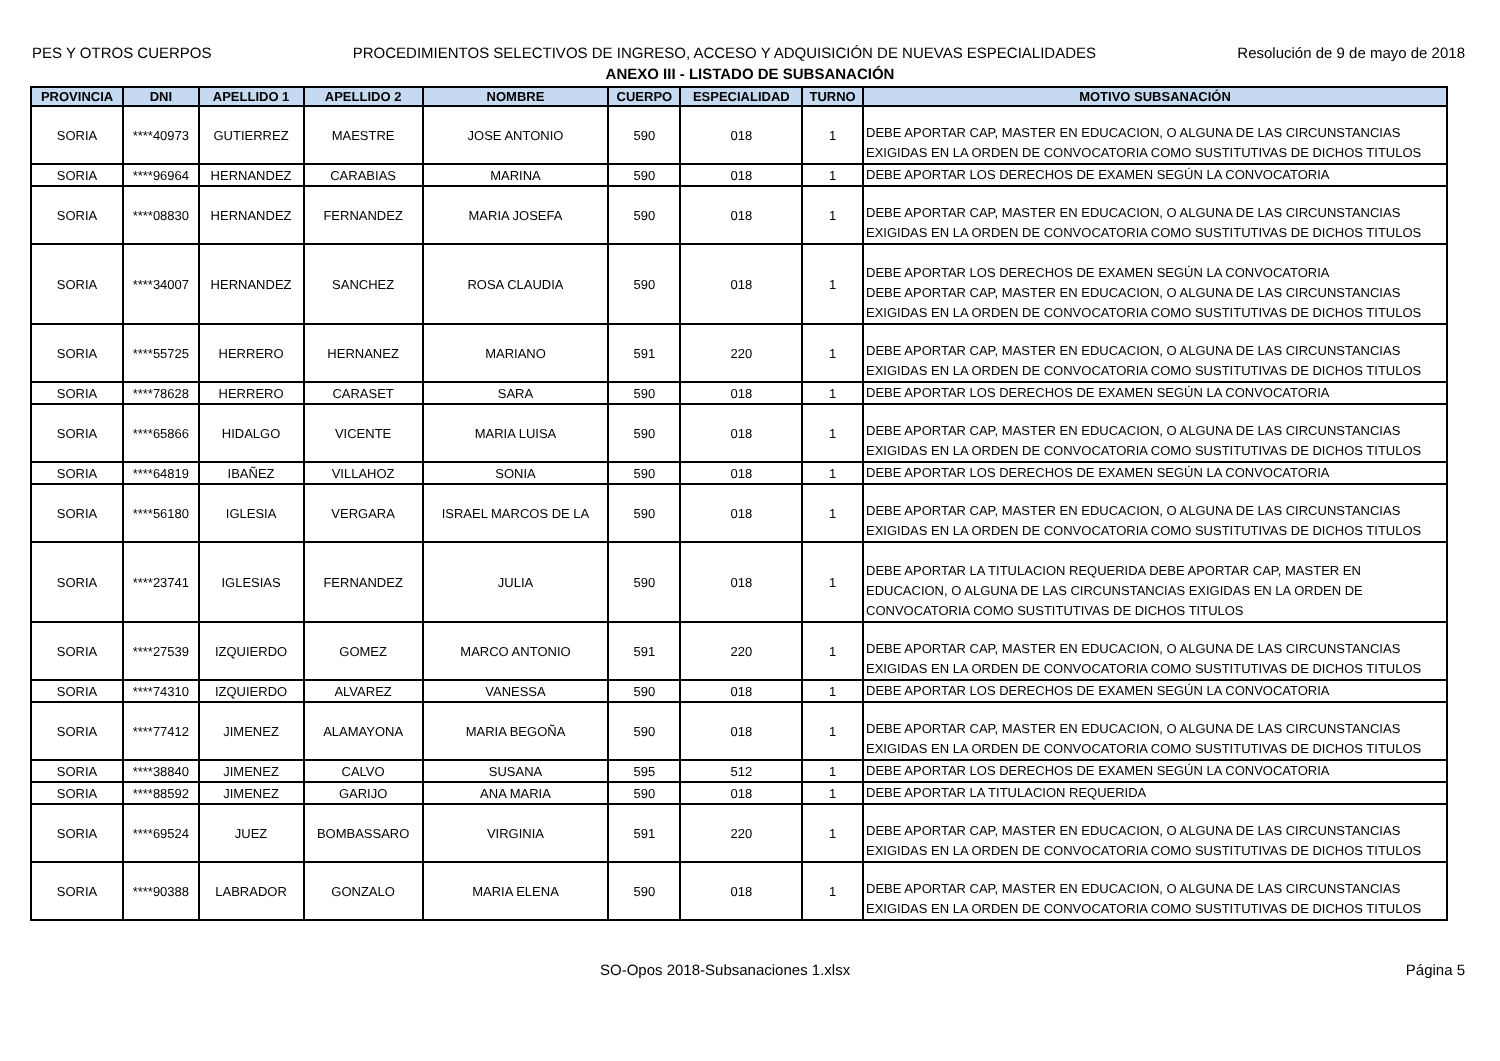PES Y OTROS CUERPOS PROCEDIMIENTOS SELECTIVOS DE INGRESO, ACCESO Y ADQUISICIÓN DE NUEVAS ESPECIALIDADES Resolución de 9 de mayo de 2018
ANEXO III - LISTADO DE SUBSANACIÓN
| PROVINCIA | DNI | APELLIDO 1 | APELLIDO 2 | NOMBRE | CUERPO | ESPECIALIDAD | TURNO | MOTIVO SUBSANACIÓN |
| --- | --- | --- | --- | --- | --- | --- | --- | --- |
| SORIA | ****40973 | GUTIERREZ | MAESTRE | JOSE ANTONIO | 590 | 018 | 1 | DEBE APORTAR CAP, MASTER EN EDUCACION, O ALGUNA DE LAS CIRCUNSTANCIAS EXIGIDAS EN LA ORDEN DE CONVOCATORIA COMO SUSTITUTIVAS DE DICHOS TITULOS |
| SORIA | ****96964 | HERNANDEZ | CARABIAS | MARINA | 590 | 018 | 1 | DEBE APORTAR LOS DERECHOS DE EXAMEN SEGÚN LA CONVOCATORIA |
| SORIA | ****08830 | HERNANDEZ | FERNANDEZ | MARIA JOSEFA | 590 | 018 | 1 | DEBE APORTAR CAP, MASTER EN EDUCACION, O ALGUNA DE LAS CIRCUNSTANCIAS EXIGIDAS EN LA ORDEN DE CONVOCATORIA COMO SUSTITUTIVAS DE DICHOS TITULOS |
| SORIA | ****34007 | HERNANDEZ | SANCHEZ | ROSA CLAUDIA | 590 | 018 | 1 | DEBE APORTAR LOS DERECHOS DE EXAMEN SEGÚN LA CONVOCATORIA DEBE APORTAR CAP, MASTER EN EDUCACION, O ALGUNA DE LAS CIRCUNSTANCIAS EXIGIDAS EN LA ORDEN DE CONVOCATORIA COMO SUSTITUTIVAS DE DICHOS TITULOS |
| SORIA | ****55725 | HERRERO | HERNANEZ | MARIANO | 591 | 220 | 1 | DEBE APORTAR CAP, MASTER EN EDUCACION, O ALGUNA DE LAS CIRCUNSTANCIAS EXIGIDAS EN LA ORDEN DE CONVOCATORIA COMO SUSTITUTIVAS DE DICHOS TITULOS |
| SORIA | ****78628 | HERRERO | CARASET | SARA | 590 | 018 | 1 | DEBE APORTAR LOS DERECHOS DE EXAMEN SEGÚN LA CONVOCATORIA |
| SORIA | ****65866 | HIDALGO | VICENTE | MARIA LUISA | 590 | 018 | 1 | DEBE APORTAR CAP, MASTER EN EDUCACION, O ALGUNA DE LAS CIRCUNSTANCIAS EXIGIDAS EN LA ORDEN DE CONVOCATORIA COMO SUSTITUTIVAS DE DICHOS TITULOS |
| SORIA | ****64819 | IBAÑEZ | VILLAHOZ | SONIA | 590 | 018 | 1 | DEBE APORTAR LOS DERECHOS DE EXAMEN SEGÚN LA CONVOCATORIA |
| SORIA | ****56180 | IGLESIA | VERGARA | ISRAEL MARCOS DE LA | 590 | 018 | 1 | DEBE APORTAR CAP, MASTER EN EDUCACION, O ALGUNA DE LAS CIRCUNSTANCIAS EXIGIDAS EN LA ORDEN DE CONVOCATORIA COMO SUSTITUTIVAS DE DICHOS TITULOS |
| SORIA | ****23741 | IGLESIAS | FERNANDEZ | JULIA | 590 | 018 | 1 | DEBE APORTAR LA TITULACION REQUERIDA DEBE APORTAR CAP, MASTER EN EDUCACION, O ALGUNA DE LAS CIRCUNSTANCIAS EXIGIDAS EN LA ORDEN DE CONVOCATORIA COMO SUSTITUTIVAS DE DICHOS TITULOS |
| SORIA | ****27539 | IZQUIERDO | GOMEZ | MARCO ANTONIO | 591 | 220 | 1 | DEBE APORTAR CAP, MASTER EN EDUCACION, O ALGUNA DE LAS CIRCUNSTANCIAS EXIGIDAS EN LA ORDEN DE CONVOCATORIA COMO SUSTITUTIVAS DE DICHOS TITULOS |
| SORIA | ****74310 | IZQUIERDO | ALVAREZ | VANESSA | 590 | 018 | 1 | DEBE APORTAR LOS DERECHOS DE EXAMEN SEGÚN LA CONVOCATORIA |
| SORIA | ****77412 | JIMENEZ | ALAMAYONA | MARIA BEGOÑA | 590 | 018 | 1 | DEBE APORTAR CAP, MASTER EN EDUCACION, O ALGUNA DE LAS CIRCUNSTANCIAS EXIGIDAS EN LA ORDEN DE CONVOCATORIA COMO SUSTITUTIVAS DE DICHOS TITULOS |
| SORIA | ****38840 | JIMENEZ | CALVO | SUSANA | 595 | 512 | 1 | DEBE APORTAR LOS DERECHOS DE EXAMEN SEGÚN LA CONVOCATORIA |
| SORIA | ****88592 | JIMENEZ | GARIJO | ANA MARIA | 590 | 018 | 1 | DEBE APORTAR LA TITULACION REQUERIDA |
| SORIA | ****69524 | JUEZ | BOMBASSARO | VIRGINIA | 591 | 220 | 1 | DEBE APORTAR CAP, MASTER EN EDUCACION, O ALGUNA DE LAS CIRCUNSTANCIAS EXIGIDAS EN LA ORDEN DE CONVOCATORIA COMO SUSTITUTIVAS DE DICHOS TITULOS |
| SORIA | ****90388 | LABRADOR | GONZALO | MARIA ELENA | 590 | 018 | 1 | DEBE APORTAR CAP, MASTER EN EDUCACION, O ALGUNA DE LAS CIRCUNSTANCIAS EXIGIDAS EN LA ORDEN DE CONVOCATORIA COMO SUSTITUTIVAS DE DICHOS TITULOS |
SO-Opos 2018-Subsanaciones 1.xlsx Página 5